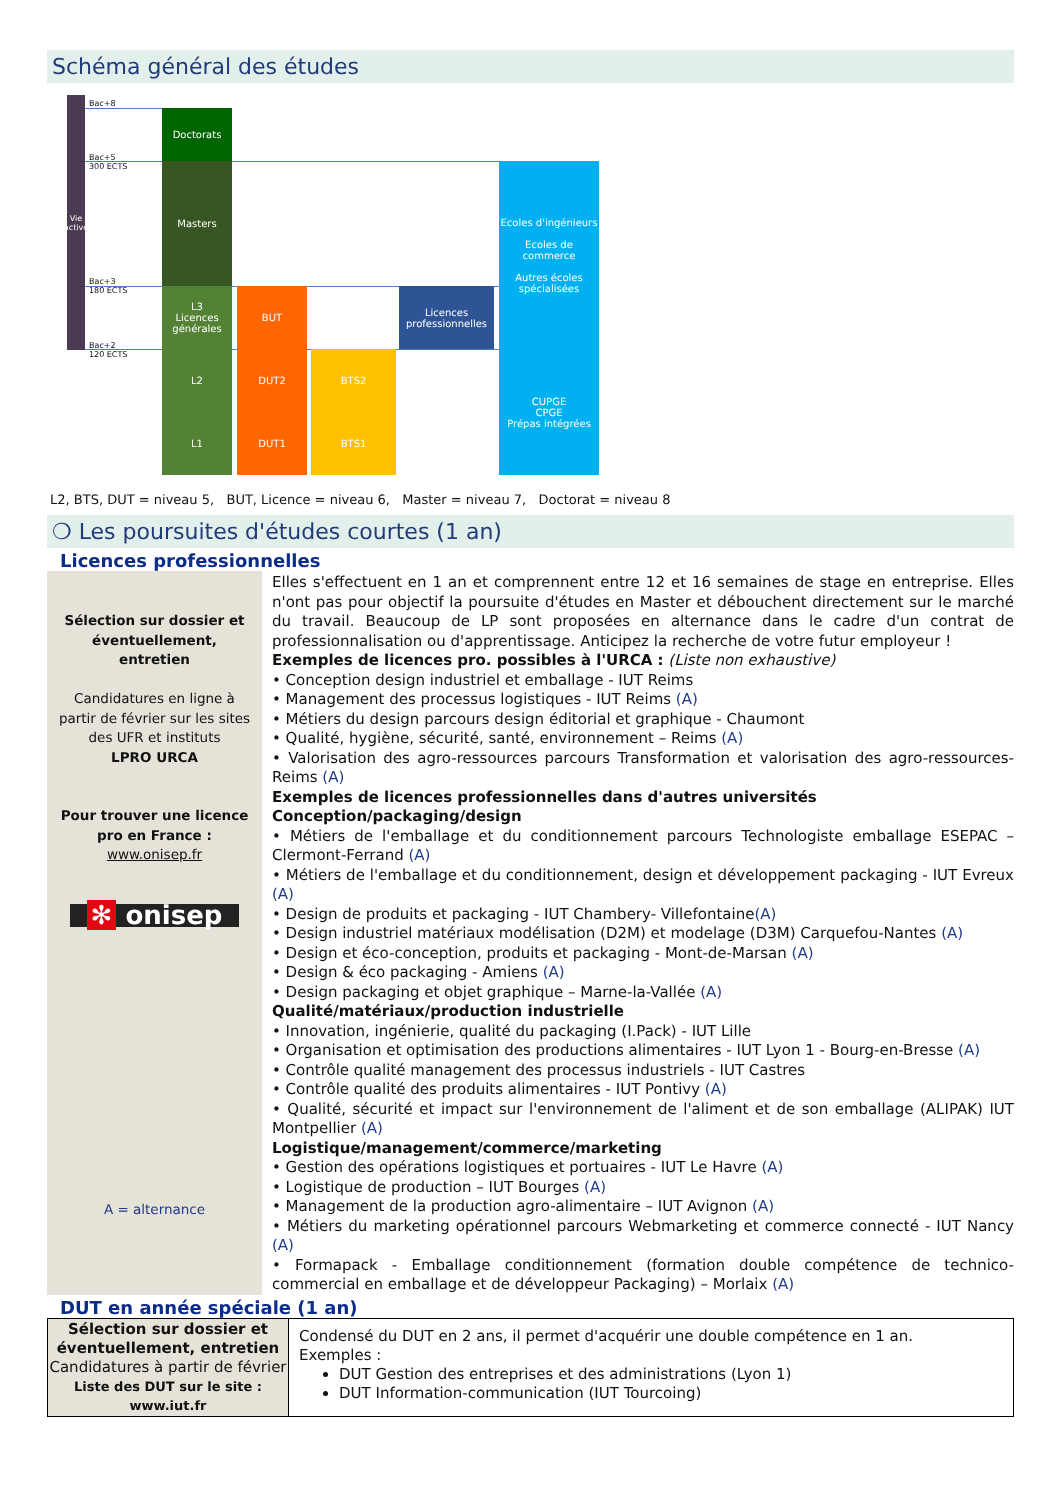Schéma général des études
Vie active
Bac+8
Bac+5
300 ECTS
Bac+3
180 ECTS
Bac+2
120 ECTS
Doctorats
Masters
L3
Licences
générales
L2
L1
BUT
DUT2
DUT1
BTS2
BTS1
Licences
professionnelles
Ecoles d'ingénieurs
Ecoles de commerce
Autres écoles spécialisées
CUPGE
CPGE
Prépas intégrées
L2, BTS, DUT = niveau 5, BUT, Licence = niveau 6, Master = niveau 7, Doctorat = niveau 8
❍ Les poursuites d'études courtes (1 an)
Licences professionnelles
Sélection sur dossier et éventuellement, entretien
Candidatures en ligne à partir de février sur les sites des UFR et instituts
LPRO URCA
Pour trouver une licence pro en France :
www.onisep.fr
✻ onisep
A = alternance
Elles s'effectuent en 1 an et comprennent entre 12 et 16 semaines de stage en entreprise. Elles n'ont pas pour objectif la poursuite d'études en Master et débouchent directement sur le marché du travail. Beaucoup de LP sont proposées en alternance dans le cadre d'un contrat de professionnalisation ou d'apprentissage. Anticipez la recherche de votre futur employeur !
Exemples de licences pro. possibles à l'URCA : (Liste non exhaustive)
• Conception design industriel et emballage - IUT Reims
• Management des processus logistiques - IUT Reims (A)
• Métiers du design parcours design éditorial et graphique - Chaumont
• Qualité, hygiène, sécurité, santé, environnement – Reims (A)
• Valorisation des agro-ressources parcours Transformation et valorisation des agro-ressources- Reims (A)
Exemples de licences professionnelles dans d'autres universités
Conception/packaging/design
• Métiers de l'emballage et du conditionnement parcours Technologiste emballage ESEPAC – Clermont-Ferrand (A)
• Métiers de l'emballage et du conditionnement, design et développement packaging - IUT Evreux (A)
• Design de produits et packaging - IUT Chambery- Villefontaine(A)
• Design industriel matériaux modélisation (D2M) et modelage (D3M) Carquefou-Nantes (A)
• Design et éco-conception, produits et packaging - Mont-de-Marsan (A)
• Design & éco packaging - Amiens (A)
• Design packaging et objet graphique – Marne-la-Vallée (A)
Qualité/matériaux/production industrielle
• Innovation, ingénierie, qualité du packaging (I.Pack) - IUT Lille
• Organisation et optimisation des productions alimentaires - IUT Lyon 1 - Bourg-en-Bresse (A)
• Contrôle qualité management des processus industriels - IUT Castres
• Contrôle qualité des produits alimentaires - IUT Pontivy (A)
• Qualité, sécurité et impact sur l'environnement de l'aliment et de son emballage (ALIPAK) IUT Montpellier (A)
Logistique/management/commerce/marketing
• Gestion des opérations logistiques et portuaires - IUT Le Havre (A)
• Logistique de production – IUT Bourges (A)
• Management de la production agro-alimentaire – IUT Avignon (A)
• Métiers du marketing opérationnel parcours Webmarketing et commerce connecté - IUT Nancy (A)
• Formapack - Emballage conditionnement (formation double compétence de technico-commercial en emballage et de développeur Packaging) – Morlaix (A)
DUT en année spéciale (1 an)
| Sélection sur dossier et éventuellement, entretien Candidatures à partir de février Liste des DUT sur le site : www.iut.fr | Condensé du DUT en 2 ans, il permet d'acquérir une double compétence en 1 an. Exemples : DUT Gestion des entreprises et des administrations (Lyon 1) DUT Information-communication (IUT Tourcoing) |